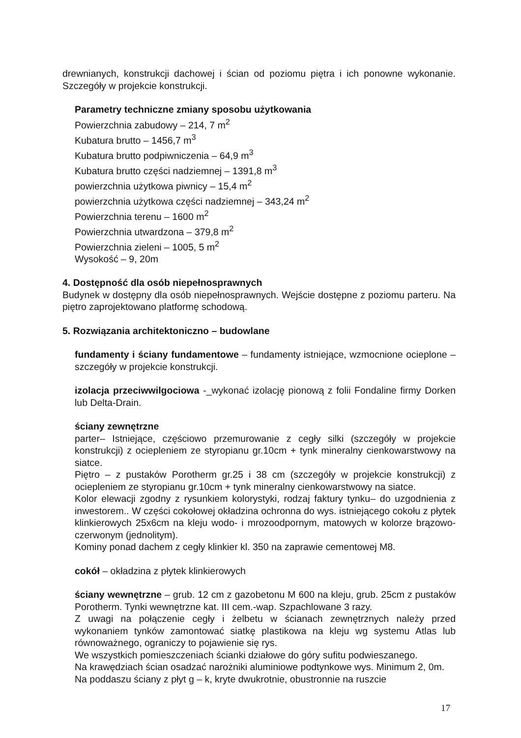drewnianych, konstrukcji dachowej i ścian od poziomu piętra i ich ponowne wykonanie. Szczegóły w projekcie konstrukcji.
Parametry techniczne zmiany sposobu użytkowania
Powierzchnia zabudowy – 214, 7 m<sup>2</sup>
Kubatura brutto – 1456,7 m<sup>3</sup>
Kubatura brutto podpiwniczenia – 64,9 m<sup>3</sup>
Kubatura brutto części nadziemnej – 1391,8 m<sup>3</sup>
powierzchnia użytkowa piwnicy – 15,4 m<sup>2</sup>
powierzchnia użytkowa części nadziemnej – 343,24 m<sup>2</sup>
Powierzchnia terenu – 1600 m<sup>2</sup>
Powierzchnia utwardzona – 379,8 m<sup>2</sup>
Powierzchnia zieleni – 1005, 5 m<sup>2</sup>
Wysokość – 9, 20m
4. Dostępność dla osób niepełnosprawnych
Budynek w dostępny dla osób niepełnosprawnych. Wejście dostępne z poziomu parteru. Na piętro zaprojektowano platformę schodową.
5. Rozwiązania architektoniczno – budowlane
fundamenty i ściany fundamentowe – fundamenty istniejące, wzmocnione ocieplone – szczegóły w projekcie konstrukcji.
izolacja przeciwwilgociowa -_wykonać izolację pionową z folii Fondaline firmy Dorken lub Delta-Drain.
ściany zewnętrzne
parter– Istniejące, częściowo przemurowanie z cegły silki (szczegóły w projekcie konstrukcji) z ociepleniem ze styropianu gr.10cm + tynk mineralny cienkowarstwowy na siatce.
Piętro – z pustaków Porotherm gr.25 i 38 cm (szczegóły w projekcie konstrukcji) z ociepleniem ze styropianu gr.10cm + tynk mineralny cienkowarstwowy na siatce.
Kolor elewacji zgodny z rysunkiem kolorystyki, rodzaj faktury tynku– do uzgodnienia z inwestorem.. W części cokołowej okładzina ochronna do wys. istniejącego cokołu z płytek klinkierowych 25x6cm na kleju wodo- i mrozoodpornym, matowych w kolorze brązowo-czerwonym (jednolitym).
Kominy ponad dachem z cegły klinkier kl. 350 na zaprawie cementowej M8.
cokół – okładzina z płytek klinkierowych
ściany wewnętrzne – grub. 12 cm z gazobetonu M 600 na kleju, grub. 25cm z pustaków Porotherm. Tynki wewnętrzne kat. III cem.-wap. Szpachlowane 3 razy.
Z uwagi na połączenie cegły i żelbetu w ścianach zewnętrznych należy przed wykonaniem tynków zamontować siatkę plastikowa na kleju wg systemu Atlas lub równoważnego, ograniczy to pojawienie się rys.
We wszystkich pomieszczeniach ścianki działowe do góry sufitu podwieszanego.
Na krawędziach ścian osadzać narożniki aluminiowe podtynkowe wys. Minimum 2, 0m.
Na poddaszu ściany z płyt g – k, kryte dwukrotnie, obustronnie na ruszcie
17